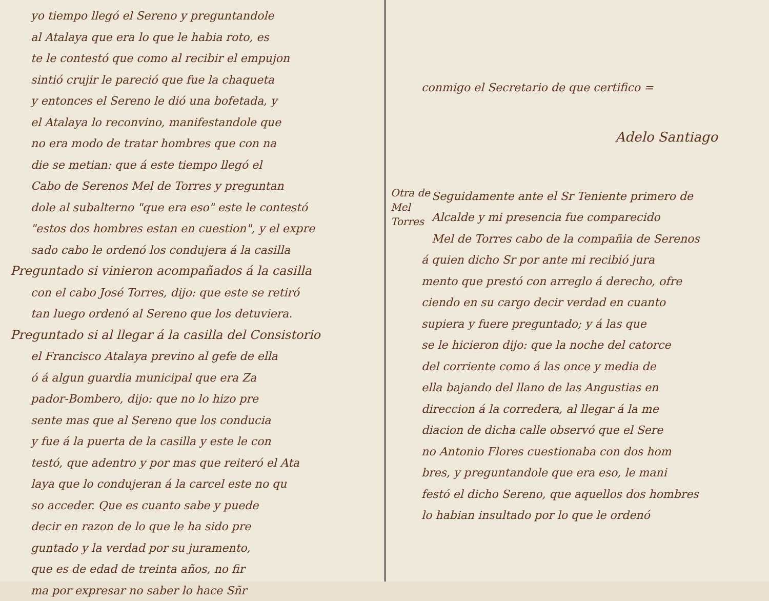yo tiempo llegó el Sereno y preguntandole
al Atalaya que era lo que le habia roto, es
te le contestó que como al recibir el empujon
sintió crujir le pareció que fue la chaqueta
y entonces el Sereno le dió una bofetada, y
el Atalaya lo reconvino, manifestandole que
no era modo de tratar hombres que con na
die se metian: que á este tiempo llegó el
Cabo de Serenos Mel de Torres y preguntan
dole al subalterno "que era eso" este le contestó
"estos dos hombres estan en cuestion", y el expre
sado cabo le ordenó los condujera á la casilla
Preguntado si vinieron acompañados á la casilla
con el cabo José Torres, dijo: que este se retiró
tan luego ordenó al Sereno que los detuviera.
Preguntado si al llegar á la casilla del Consistorio
el Francisco Atalaya previno al gefe de ella
ó á algun guardia municipal que era Za
pador-Bombero, dijo: que no lo hizo pre
sente mas que al Sereno que los conducia
y fue á la puerta de la casilla y este le con
testó, que adentro y por mas que reiteró el Ata
laya que lo condujeran á la carcel este no qu
so acceder. Que es cuanto sabe y puede
decir en razon de lo que le ha sido pre
guntado y la verdad por su juramento,
que es de edad de treinta años, no fir
ma por expresar no saber lo hace Sñr
conmigo el Secretario de que certifico =
Adelo Santiago
Otra de
Mel Torres
Seguidamente ante el Sr Teniente primero de
Alcalde y mi presencia fue comparecido
Mel de Torres cabo de la compañia de Serenos
á quien dicho Sr por ante mi recibió jura
mento que prestó con arreglo á derecho, ofre
ciendo en su cargo decir verdad en cuanto
supiera y fuere preguntado; y á las que
se le hicieron dijo: que la noche del catorce
del corriente como á las once y media de
ella bajando del llano de las Angustias en
direccion á la corredera, al llegar á la me
diacion de dicha calle observó que el Sere
no Antonio Flores cuestionaba con dos hom
bres, y preguntandole que era eso, le mani
festó el dicho Sereno, que aquellos dos hombres
lo habian insultado por lo que le ordenó